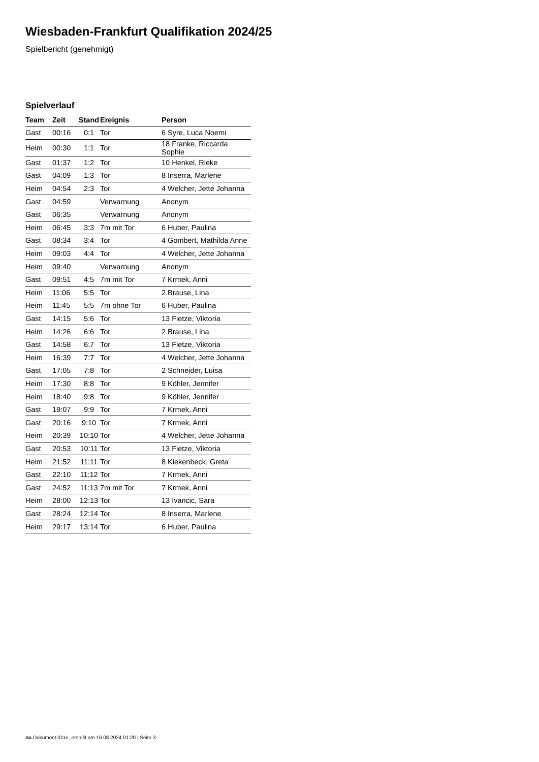Wiesbaden-Frankfurt Qualifikation 2024/25
Spielbericht (genehmigt)
Spielverlauf
| Team | Zeit | Stand | Ereignis | Person |
| --- | --- | --- | --- | --- |
| Gast | 00:16 | 0:1 | Tor | 6 Syre, Luca Noemi |
| Heim | 00:30 | 1:1 | Tor | 18 Franke, Riccarda Sophie |
| Gast | 01:37 | 1:2 | Tor | 10 Henkel, Rieke |
| Gast | 04:09 | 1:3 | Tor | 8 Inserra, Marlene |
| Heim | 04:54 | 2:3 | Tor | 4 Welcher, Jette Johanna |
| Gast | 04:59 | | Verwarnung | Anonym |
| Gast | 06:35 | | Verwarnung | Anonym |
| Heim | 06:45 | 3:3 | 7m mit Tor | 6 Huber, Paulina |
| Gast | 08:34 | 3:4 | Tor | 4 Gombert, Mathilda Anne |
| Heim | 09:03 | 4:4 | Tor | 4 Welcher, Jette Johanna |
| Heim | 09:40 | | Verwarnung | Anonym |
| Gast | 09:51 | 4:5 | 7m mit Tor | 7 Krmek, Anni |
| Heim | 11:06 | 5:5 | Tor | 2 Brause, Lina |
| Heim | 11:45 | 5:5 | 7m ohne Tor | 6 Huber, Paulina |
| Gast | 14:15 | 5:6 | Tor | 13 Fietze, Viktoria |
| Heim | 14:26 | 6:6 | Tor | 2 Brause, Lina |
| Gast | 14:58 | 6:7 | Tor | 13 Fietze, Viktoria |
| Heim | 16:39 | 7:7 | Tor | 4 Welcher, Jette Johanna |
| Gast | 17:05 | 7:8 | Tor | 2 Schneider, Luisa |
| Heim | 17:30 | 8:8 | Tor | 9 Köhler, Jennifer |
| Heim | 18:40 | 9:8 | Tor | 9 Köhler, Jennifer |
| Gast | 19:07 | 9:9 | Tor | 7 Krmek, Anni |
| Gast | 20:16 | 9:10 | Tor | 7 Krmek, Anni |
| Heim | 20:39 | 10:10 | Tor | 4 Welcher, Jette Johanna |
| Gast | 20:53 | 10:11 | Tor | 13 Fietze, Viktoria |
| Heim | 21:52 | 11:11 | Tor | 8 Kiekenbeck, Greta |
| Gast | 22:10 | 11:12 | Tor | 7 Krmek, Anni |
| Gast | 24:52 | 11:13 | 7m mit Tor | 7 Krmek, Anni |
| Heim | 28:00 | 12:13 | Tor | 13 Ivancic, Sara |
| Gast | 28:24 | 12:14 | Tor | 8 Inserra, Marlene |
| Heim | 29:17 | 13:14 | Tor | 6 Huber, Paulina |
nu.Dokument 011e, erstellt am 16.08.2024 01:20 | Seite 3